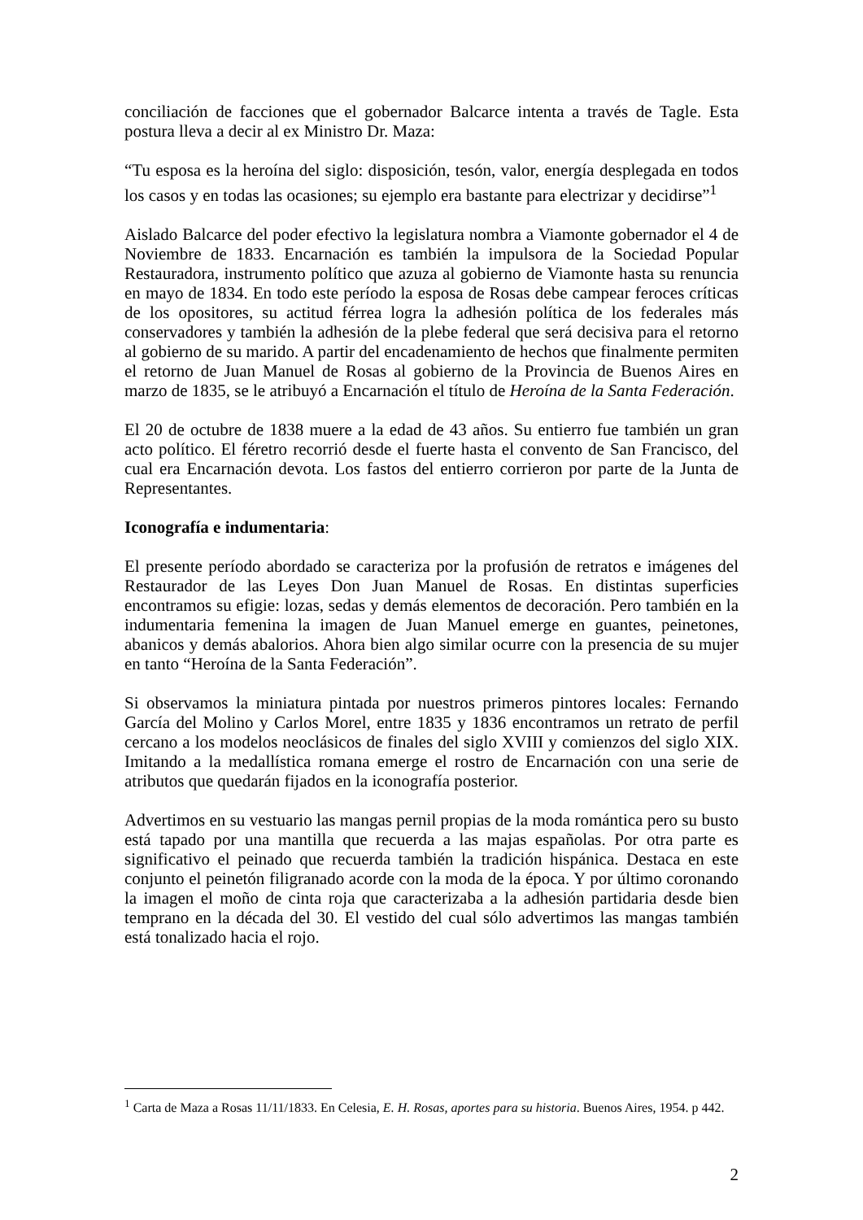conciliación de facciones que el gobernador Balcarce intenta a través de Tagle. Esta postura lleva a decir al ex Ministro Dr. Maza:
“Tu esposa es la heroína del siglo: disposición, tesón, valor, energía desplegada en todos los casos y en todas las ocasiones; su ejemplo era bastante para electrizar y decidirse”<sup>1</sup>
Aislado Balcarce del poder efectivo la legislatura nombra a Viamonte gobernador el 4 de Noviembre de 1833. Encarnación es también la impulsora de la Sociedad Popular Restauradora, instrumento político que azuza al gobierno de Viamonte hasta su renuncia en mayo de 1834. En todo este período la esposa de Rosas debe campear feroces críticas de los opositores, su actitud férrea logra la adhesión política de los federales más conservadores y también la adhesión de la plebe federal que será decisiva para el retorno al gobierno de su marido. A partir del encadenamiento de hechos que finalmente permiten el retorno de Juan Manuel de Rosas al gobierno de la Provincia de Buenos Aires en marzo de 1835, se le atribuyó a Encarnación el título de Heroína de la Santa Federación.
El 20 de octubre de 1838 muere a la edad de 43 años. Su entierro fue también un gran acto político. El féretro recorrió desde el fuerte hasta el convento de San Francisco, del cual era Encarnación devota. Los fastos del entierro corrieron por parte de la Junta de Representantes.
Iconografía e indumentaria:
El presente período abordado se caracteriza por la profusión de retratos e imágenes del Restaurador de las Leyes Don Juan Manuel de Rosas. En distintas superficies encontramos su efigie: lozas, sedas y demás elementos de decoración. Pero también en la indumentaria femenina la imagen de Juan Manuel emerge en guantes, peinetones, abanicos y demás abalorios. Ahora bien algo similar ocurre con la presencia de su mujer en tanto “Heroína de la Santa Federación”.
Si observamos la miniatura pintada por nuestros primeros pintores locales: Fernando García del Molino y Carlos Morel, entre 1835 y 1836 encontramos un retrato de perfil cercano a los modelos neoclásicos de finales del siglo XVIII y comienzos del siglo XIX. Imitando a la medallística romana emerge el rostro de Encarnación con una serie de atributos que quedarán fijados en la iconografía posterior.
Advertimos en su vestuario las mangas pernil propias de la moda romántica pero su busto está tapado por una mantilla que recuerda a las majas españolas. Por otra parte es significativo el peinado que recuerda también la tradición hispánica. Destaca en este conjunto el peinetón filigranado acorde con la moda de la época. Y por último coronando la imagen el moño de cinta roja que caracterizaba a la adhesión partidaria desde bien temprano en la década del 30. El vestido del cual sólo advertimos las mangas también está tonalizado hacia el rojo.
<sup>1</sup> Carta de Maza a Rosas 11/11/1833. En Celesia, E. H. Rosas, aportes para su historia. Buenos Aires, 1954. p 442.
2